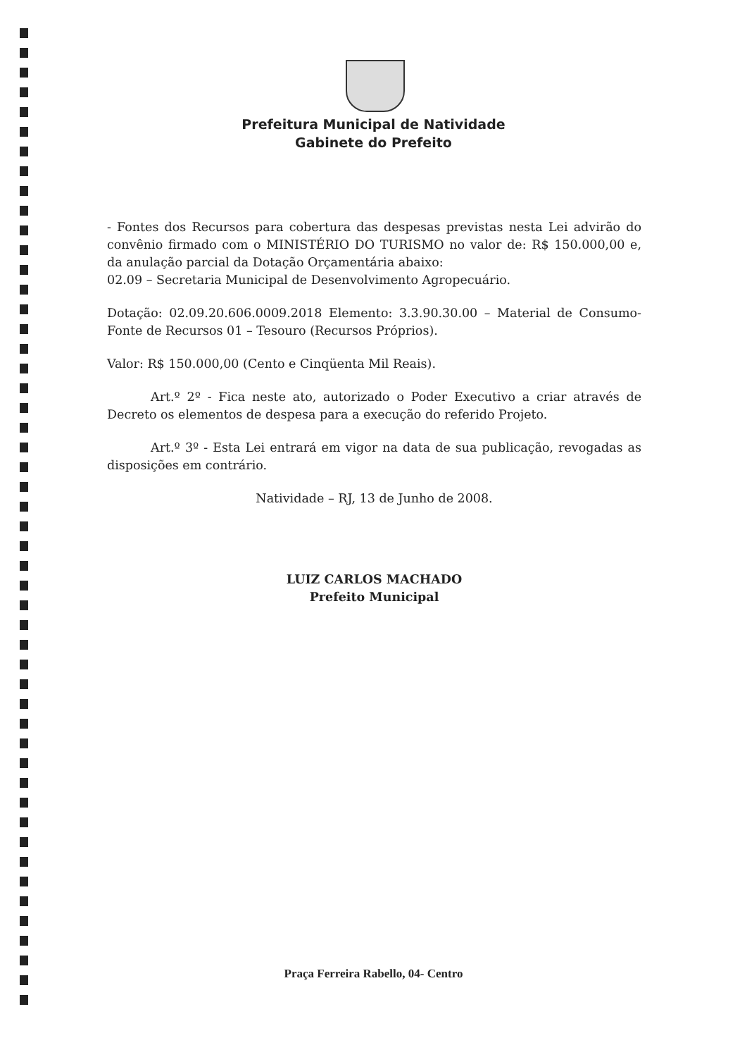Prefeitura Municipal de Natividade
Gabinete do Prefeito
- Fontes dos Recursos para cobertura das despesas previstas nesta Lei advirão do convênio firmado com o MINISTÉRIO DO TURISMO no valor de: R$ 150.000,00 e, da anulação parcial da Dotação Orçamentária abaixo:
02.09 – Secretaria Municipal de Desenvolvimento Agropecuário.
Dotação: 02.09.20.606.0009.2018 Elemento: 3.3.90.30.00 – Material de Consumo- Fonte de Recursos 01 – Tesouro (Recursos Próprios).
Valor: R$ 150.000,00 (Cento e Cinqüenta Mil Reais).
Art.º 2º - Fica neste ato, autorizado o Poder Executivo a criar através de Decreto os elementos de despesa para a execução do referido Projeto.
Art.º 3º - Esta Lei entrará em vigor na data de sua publicação, revogadas as disposições em contrário.
Natividade – RJ, 13 de Junho de 2008.
LUIZ CARLOS MACHADO
Prefeito Municipal
Praça Ferreira Rabello, 04- Centro